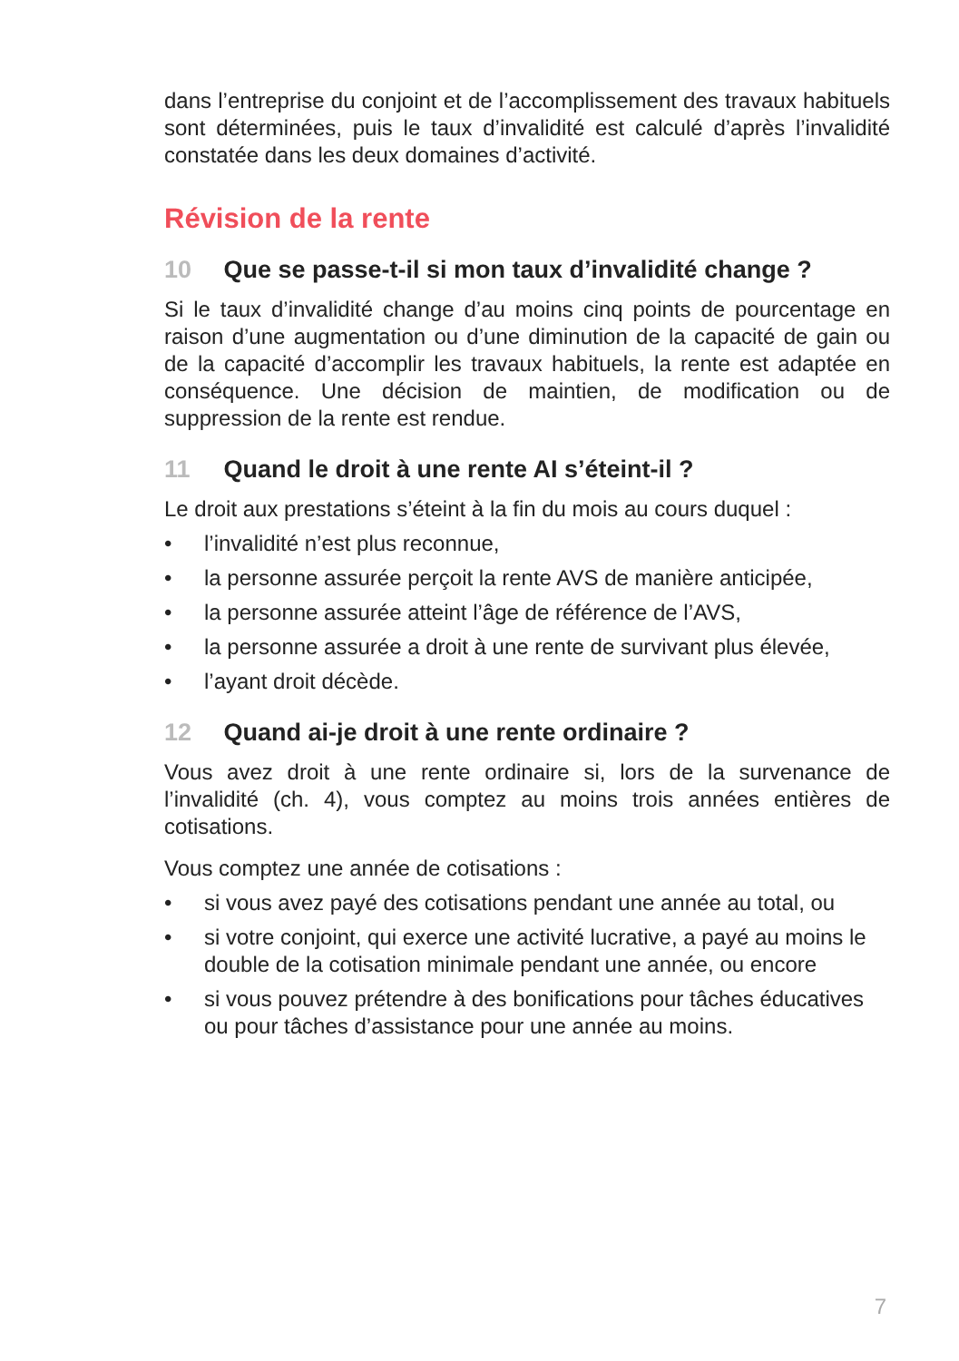dans l’entreprise du conjoint et de l’accomplissement des travaux habituels sont déterminées, puis le taux d’invalidité est calculé d’après l’invalidité constatée dans les deux domaines d’activité.
Révision de la rente
10 Que se passe-t-il si mon taux d’invalidité change ?
Si le taux d’invalidité change d’au moins cinq points de pourcentage en raison d’une augmentation ou d’une diminution de la capacité de gain ou de la capacité d’accomplir les travaux habituels, la rente est adaptée en conséquence. Une décision de maintien, de modification ou de suppression de la rente est rendue.
11 Quand le droit à une rente AI s’éteint-il ?
Le droit aux prestations s’éteint à la fin du mois au cours duquel :
• l’invalidité n’est plus reconnue,
• la personne assurée perçoit la rente AVS de manière anticipée,
• la personne assurée atteint l’âge de référence de l’AVS,
• la personne assurée a droit à une rente de survivant plus élevée,
• l’ayant droit décède.
12 Quand ai-je droit à une rente ordinaire ?
Vous avez droit à une rente ordinaire si, lors de la survenance de l’invalidité (ch. 4), vous comptez au moins trois années entières de cotisations.
Vous comptez une année de cotisations :
• si vous avez payé des cotisations pendant une année au total, ou
• si votre conjoint, qui exerce une activité lucrative, a payé au moins le double de la cotisation minimale pendant une année, ou encore
• si vous pouvez prétendre à des bonifications pour tâches éducatives ou pour tâches d’assistance pour une année au moins.
7